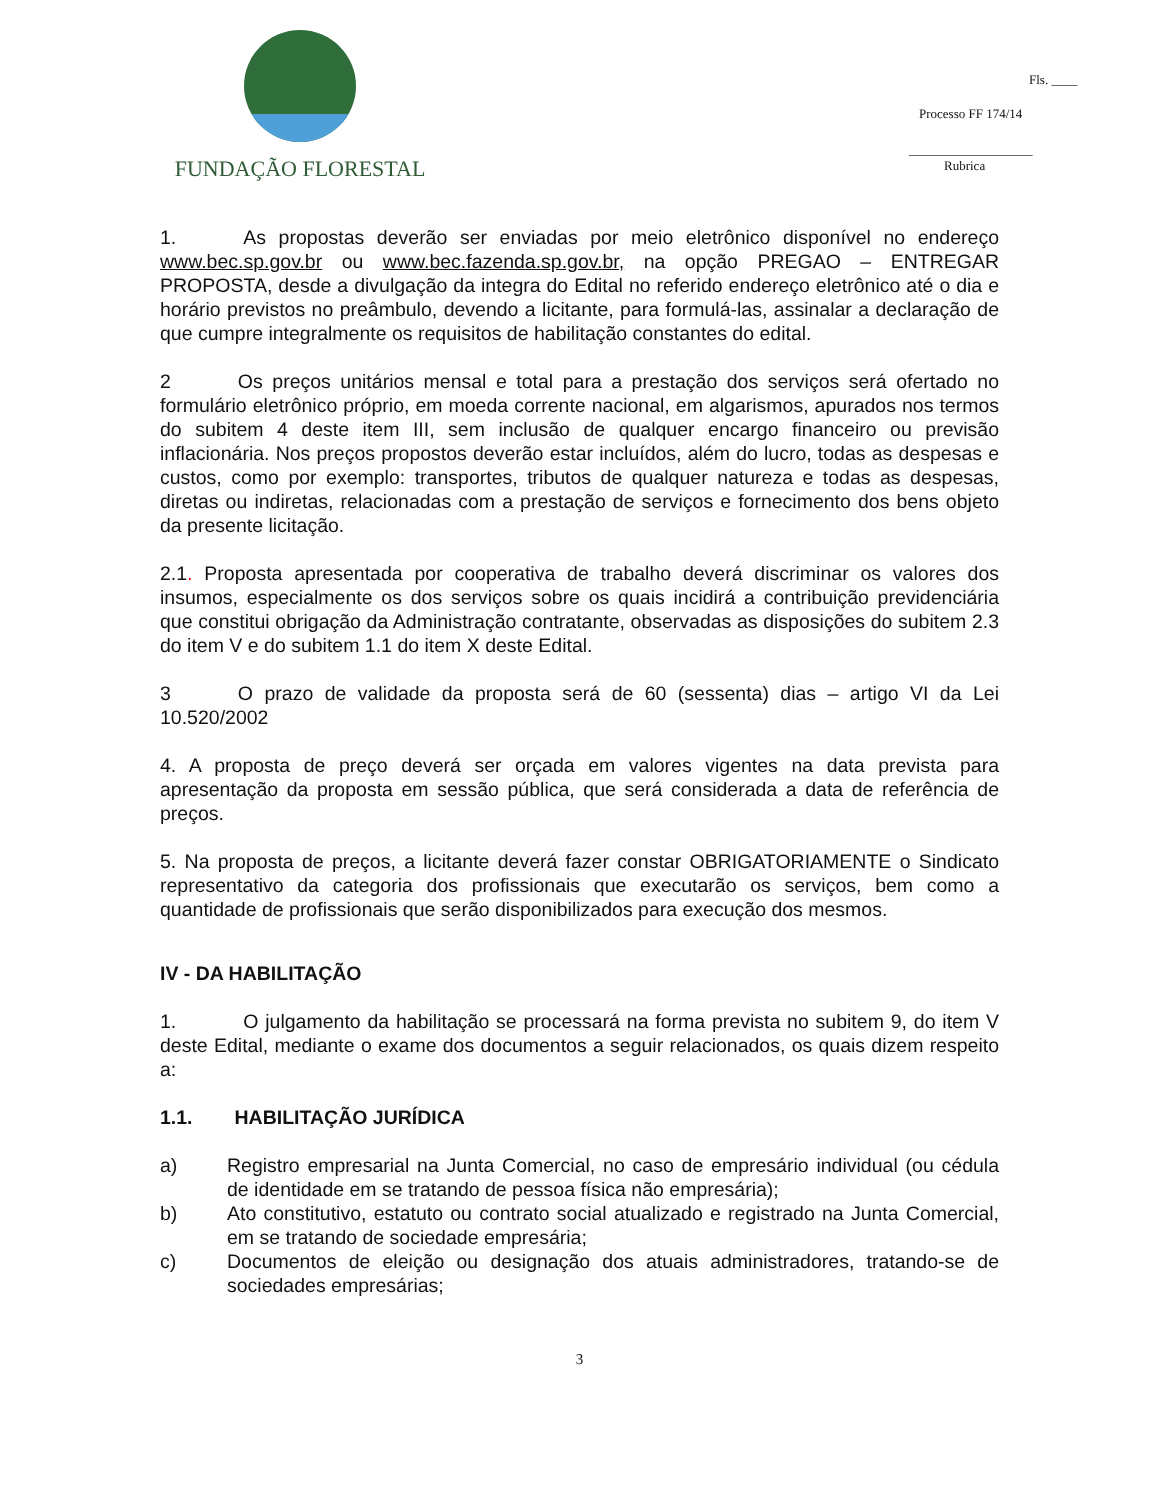FUNDAÇÃO FLORESTAL
Fls. ____
Processo FF 174/14
___________________
Rubrica
1. As propostas deverão ser enviadas por meio eletrônico disponível no endereço www.bec.sp.gov.br ou www.bec.fazenda.sp.gov.br, na opção PREGAO – ENTREGAR PROPOSTA, desde a divulgação da integra do Edital no referido endereço eletrônico até o dia e horário previstos no preâmbulo, devendo a licitante, para formulá-las, assinalar a declaração de que cumpre integralmente os requisitos de habilitação constantes do edital.
2 Os preços unitários mensal e total para a prestação dos serviços será ofertado no formulário eletrônico próprio, em moeda corrente nacional, em algarismos, apurados nos termos do subitem 4 deste item III, sem inclusão de qualquer encargo financeiro ou previsão inflacionária. Nos preços propostos deverão estar incluídos, além do lucro, todas as despesas e custos, como por exemplo: transportes, tributos de qualquer natureza e todas as despesas, diretas ou indiretas, relacionadas com a prestação de serviços e fornecimento dos bens objeto da presente licitação.
2.1. Proposta apresentada por cooperativa de trabalho deverá discriminar os valores dos insumos, especialmente os dos serviços sobre os quais incidirá a contribuição previdenciária que constitui obrigação da Administração contratante, observadas as disposições do subitem 2.3 do item V e do subitem 1.1 do item X deste Edital.
3 O prazo de validade da proposta será de 60 (sessenta) dias – artigo VI da Lei 10.520/2002
4. A proposta de preço deverá ser orçada em valores vigentes na data prevista para apresentação da proposta em sessão pública, que será considerada a data de referência de preços.
5. Na proposta de preços, a licitante deverá fazer constar OBRIGATORIAMENTE o Sindicato representativo da categoria dos profissionais que executarão os serviços, bem como a quantidade de profissionais que serão disponibilizados para execução dos mesmos.
IV - DA HABILITAÇÃO
1. O julgamento da habilitação se processará na forma prevista no subitem 9, do item V deste Edital, mediante o exame dos documentos a seguir relacionados, os quais dizem respeito a:
1.1. HABILITAÇÃO JURÍDICA
a) Registro empresarial na Junta Comercial, no caso de empresário individual (ou cédula de identidade em se tratando de pessoa física não empresária);
b) Ato constitutivo, estatuto ou contrato social atualizado e registrado na Junta Comercial, em se tratando de sociedade empresária;
c) Documentos de eleição ou designação dos atuais administradores, tratando-se de sociedades empresárias;
3